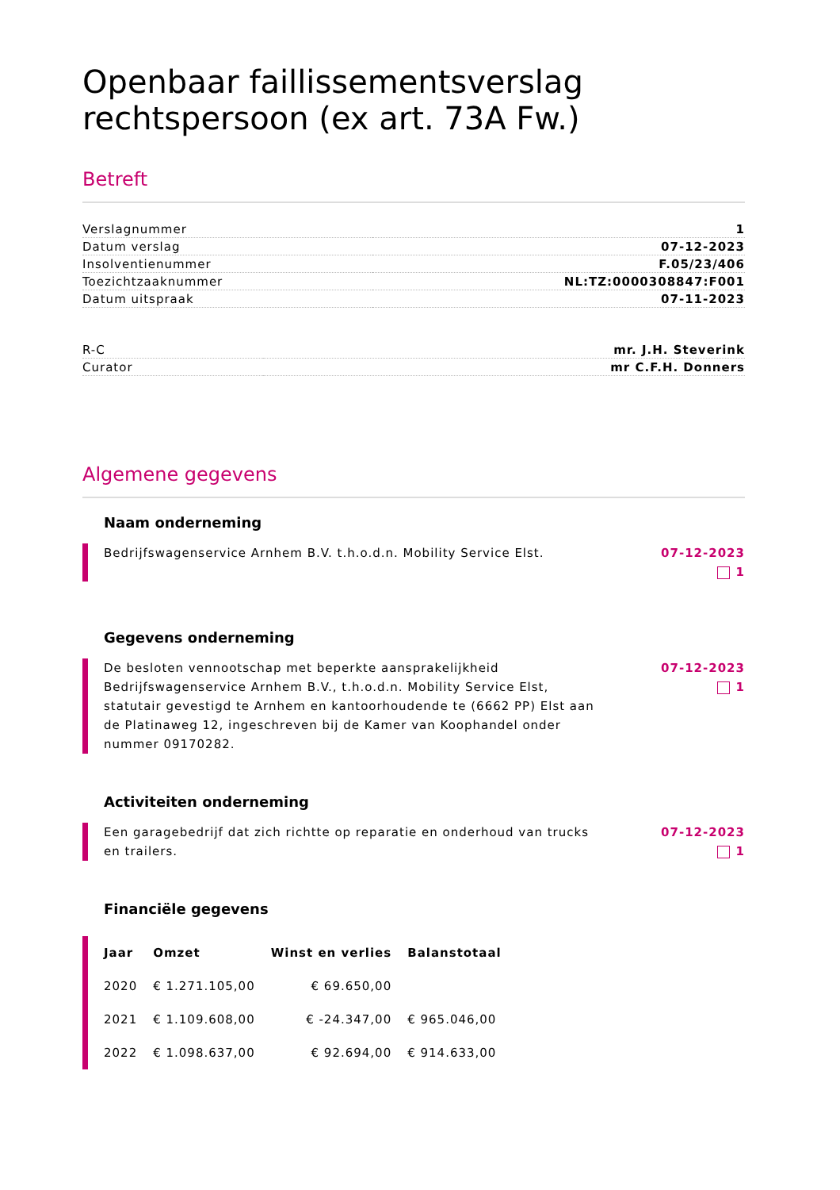Openbaar faillissementsverslag rechtspersoon (ex art. 73A Fw.)
Betreft
| Verslagnummer | 1 |
| Datum verslag | 07-12-2023 |
| Insolventienummer | F.05/23/406 |
| Toezichtzaaknummer | NL:TZ:0000308847:F001 |
| Datum uitspraak | 07-11-2023 |
| R-C | mr. J.H. Steverink |
| Curator | mr C.F.H. Donners |
Algemene gegevens
Naam onderneming
Bedrijfswagenservice Arnhem B.V. t.h.o.d.n. Mobility Service Elst.
07-12-2023
1
Gegevens onderneming
De besloten vennootschap met beperkte aansprakelijkheid Bedrijfswagenservice Arnhem B.V., t.h.o.d.n. Mobility Service Elst, statutair gevestigd te Arnhem en kantoorhoudende te (6662 PP) Elst aan de Platinaweg 12, ingeschreven bij de Kamer van Koophandel onder nummer 09170282.
07-12-2023
1
Activiteiten onderneming
Een garagebedrijf dat zich richtte op reparatie en onderhoud van trucks en trailers.
07-12-2023
1
Financiële gegevens
| Jaar | Omzet | Winst en verlies | Balanstotaal |
| --- | --- | --- | --- |
| 2020 | € 1.271.105,00 | € 69.650,00 | |
| 2021 | € 1.109.608,00 | € -24.347,00 | € 965.046,00 |
| 2022 | € 1.098.637,00 | € 92.694,00 | € 914.633,00 |